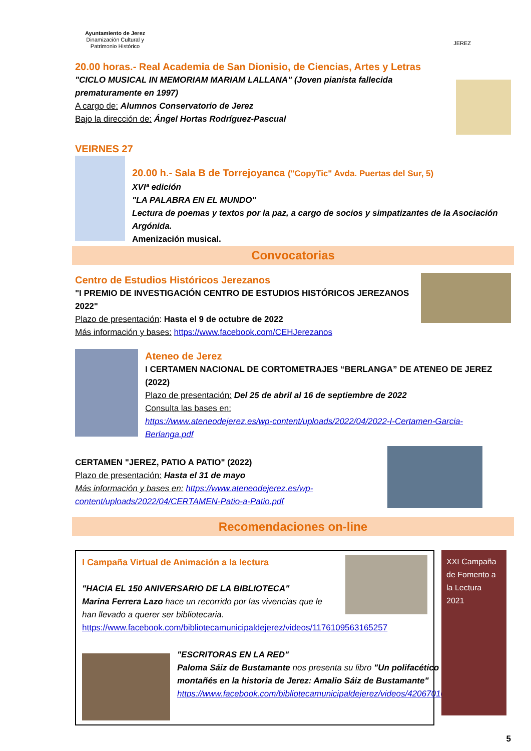Ayuntamiento de Jerez
Dinamización Cultural y
Patrimonio Histórico
JEREZ
20.00 horas.- Real Academia de San Dionisio, de Ciencias, Artes y Letras
"CICLO MUSICAL IN MEMORIAM MARIAM LALLANA" (Joven pianista fallecida prematuramente en 1997)
A cargo de: Alumnos Conservatorio de Jerez
Bajo la dirección de: Ángel Hortas Rodríguez-Pascual
VEIRNES 27
20.00 h.- Sala B de Torrejoyanca ("CopyTic" Avda. Puertas del Sur, 5)
XVIª edición
"LA PALABRA EN EL MUNDO"
Lectura de poemas y textos por la paz, a cargo de socios y simpatizantes de la Asociación Argónida.
Amenización musical.
Convocatorias
Centro de Estudios Históricos Jerezanos
"I PREMIO DE INVESTIGACIÓN CENTRO DE ESTUDIOS HISTÓRICOS JEREZANOS 2022"
Plazo de presentación: Hasta el 9 de octubre de 2022
Más información y bases: https://www.facebook.com/CEHJerezanos
Ateneo de Jerez
I CERTAMEN NACIONAL DE CORTOMETRAJES “BERLANGA” DE ATENEO DE JEREZ (2022)
Plazo de presentación: Del 25 de abril al 16 de septiembre de 2022
Consulta las bases en:
https://www.ateneodejerez.es/wp-content/uploads/2022/04/2022-I-Certamen-Garcia-Berlanga.pdf
CERTAMEN "JEREZ, PATIO A PATIO" (2022)
Plazo de presentación: Hasta el 31 de mayo
Más información y bases en: https://www.ateneodejerez.es/wp-content/uploads/2022/04/CERTAMEN-Patio-a-Patio.pdf
Recomendaciones on-line
I Campaña Virtual de Animación a la lectura
"HACIA EL 150 ANIVERSARIO DE LA BIBLIOTECA"
Marina Ferrera Lazo hace un recorrido por las vivencias que le han llevado a querer ser bibliotecaria.
https://www.facebook.com/bibliotecamunicipaldejerez/videos/1176109563165257
"ESCRITORAS EN LA RED"
Paloma Sáiz de Bustamante nos presenta su libro "Un polifacético montañés en la historia de Jerez: Amalio Sáiz de Bustamante"
https://www.facebook.com/bibliotecamunicipaldejerez/videos/420670102843504
XXI Campaña de Fomento a la Lectura 2021
5